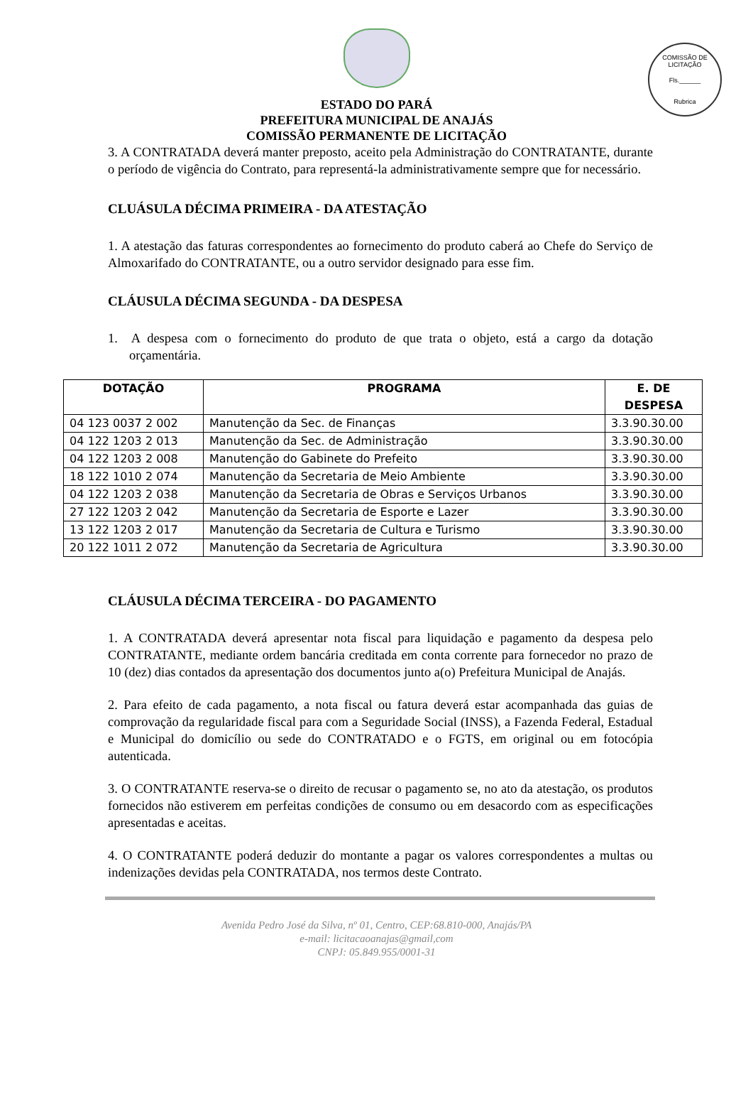COMISSÃO DE LICITAÇÃO
Fls.______
Rubrica
ESTADO DO PARÁ
PREFEITURA MUNICIPAL DE ANAJÁS
COMISSÃO PERMANENTE DE LICITAÇÃO
3. A CONTRATADA deverá manter preposto, aceito pela Administração do CONTRATANTE, durante o período de vigência do Contrato, para representá-la administrativamente sempre que for necessário.
CLUÁSULA DÉCIMA PRIMEIRA - DA ATESTAÇÃO
1. A atestação das faturas correspondentes ao fornecimento do produto caberá ao Chefe do Serviço de Almoxarifado do CONTRATANTE, ou a outro servidor designado para esse fim.
CLÁUSULA DÉCIMA SEGUNDA - DA DESPESA
1. A despesa com o fornecimento do produto de que trata o objeto, está a cargo da dotação orçamentária.
| DOTAÇÃO | PROGRAMA | E. DE DESPESA |
| --- | --- | --- |
| 04 123 0037 2 002 | Manutenção da Sec. de Finanças | 3.3.90.30.00 |
| 04 122 1203 2 013 | Manutenção da Sec. de Administração | 3.3.90.30.00 |
| 04 122 1203 2 008 | Manutenção do Gabinete do Prefeito | 3.3.90.30.00 |
| 18 122 1010 2 074 | Manutenção da Secretaria de Meio Ambiente | 3.3.90.30.00 |
| 04 122 1203 2 038 | Manutenção da Secretaria de Obras e Serviços Urbanos | 3.3.90.30.00 |
| 27 122 1203 2 042 | Manutenção da Secretaria de Esporte e Lazer | 3.3.90.30.00 |
| 13 122 1203 2 017 | Manutenção da Secretaria de Cultura e Turismo | 3.3.90.30.00 |
| 20 122 1011 2 072 | Manutenção da Secretaria de Agricultura | 3.3.90.30.00 |
CLÁUSULA DÉCIMA TERCEIRA - DO PAGAMENTO
1. A CONTRATADA deverá apresentar nota fiscal para liquidação e pagamento da despesa pelo CONTRATANTE, mediante ordem bancária creditada em conta corrente para fornecedor no prazo de 10 (dez) dias contados da apresentação dos documentos junto a(o) Prefeitura Municipal de Anajás.
2. Para efeito de cada pagamento, a nota fiscal ou fatura deverá estar acompanhada das guias de comprovação da regularidade fiscal para com a Seguridade Social (INSS), a Fazenda Federal, Estadual e Municipal do domicílio ou sede do CONTRATADO e o FGTS, em original ou em fotocópia autenticada.
3. O CONTRATANTE reserva-se o direito de recusar o pagamento se, no ato da atestação, os produtos fornecidos não estiverem em perfeitas condições de consumo ou em desacordo com as especificações apresentadas e aceitas.
4. O CONTRATANTE poderá deduzir do montante a pagar os valores correspondentes a multas ou indenizações devidas pela CONTRATADA, nos termos deste Contrato.
Avenida Pedro José da Silva, nº 01, Centro, CEP:68.810-000, Anajás/PA
e-mail: licitacaoanajas@gmail,com
CNPJ: 05.849.955/0001-31